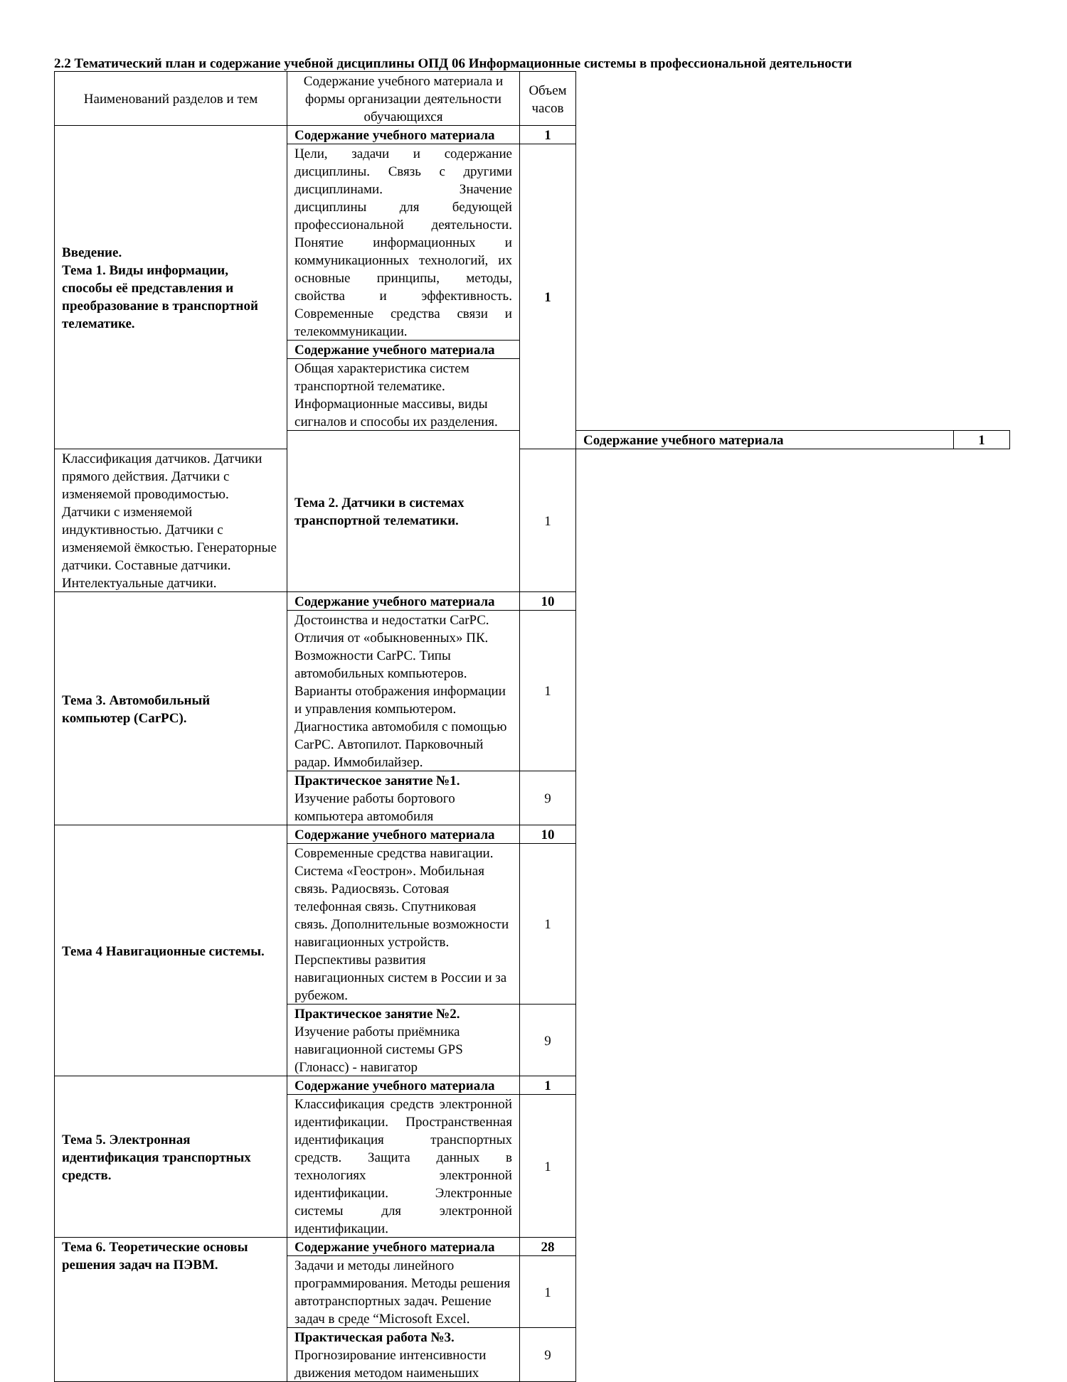2.2 Тематический план и содержание учебной дисциплины ОПД 06 Информационные системы в профессиональной деятельности
| Наименований разделов и тем | Содержание учебного материала и формы организации деятельности обучающихся | Объем часов | | |
| --- | --- | --- | --- | --- |
| Введение. Тема 1. Виды информации, способы её представления и преобразование в транспортной телематике. | Содержание учебного материала | 1 | | |
| | Цели, задачи и содержание дисциплины. Связь с другими дисциплинами. Значение дисциплины для бедующей профессиональной деятельности. Понятие информационных и коммуникационных технологий, их основные принципы, методы, свойства и эффективность. Современные средства связи и телекоммуникации. | 1 | | |
| | Содержание учебного материала | | | |
| | Общая характеристика систем транспортной телематике. Информационные массивы, виды сигналов и способы их разделения. | | | |
| | Тема 2. Датчики в системах транспортной телематики. | | Содержание учебного материала | 1 |
| Классификация датчиков. Датчики прямого действия. Датчики с изменяемой проводимостью. Датчики с изменяемой индуктивностью. Датчики с изменяемой ёмкостью. Генераторные датчики. Составные датчики. Интелектуальные датчики. | | 1 | | |
| Тема 3. Автомобильный компьютер (CarPC). | Содержание учебного материала | 10 | | |
| | Достоинства и недостатки CarPC. Отличия от «обыкновенных» ПК. Возможности CarPC. Типы автомобильных компьютеров. Варианты отображения информации и управления компьютером. Диагностика автомобиля с помощью CarPC. Автопилот. Парковочный радар. Иммобилайзер. | 1 | | |
| | Практическое занятие №1. Изучение работы бортового компьютера автомобиля | 9 | | |
| Тема 4 Навигационные системы. | Содержание учебного материала | 10 | | |
| | Современные средства навигации. Система «Геострон». Мобильная связь. Радиосвязь. Сотовая телефонная связь. Спутниковая связь. Дополнительные возможности навигационных устройств. Перспективы развития навигационных систем в России и за рубежом. | 1 | | |
| | Практическое занятие №2. Изучение работы приёмника навигационной системы GPS (Глонасс) - навигатор | 9 | | |
| Тема 5. Электронная идентификация транспортных средств. | Содержание учебного материала | 1 | | |
| | Классификация средств электронной идентификации. Пространственная идентификация транспортных средств. Защита данных в технологиях электронной идентификации. Электронные системы для электронной идентификации. | 1 | | |
| Тема 6. Теоретические основы решения задач на ПЭВМ. | Содержание учебного материала | 28 | | |
| | Задачи и методы линейного программирования. Методы решения автотранспортных задач. Решение задач в среде “Microsoft Excel. | 1 | | |
| | Практическая работа №3. Прогнозирование интенсивности движения методом наименьших | 9 | | |